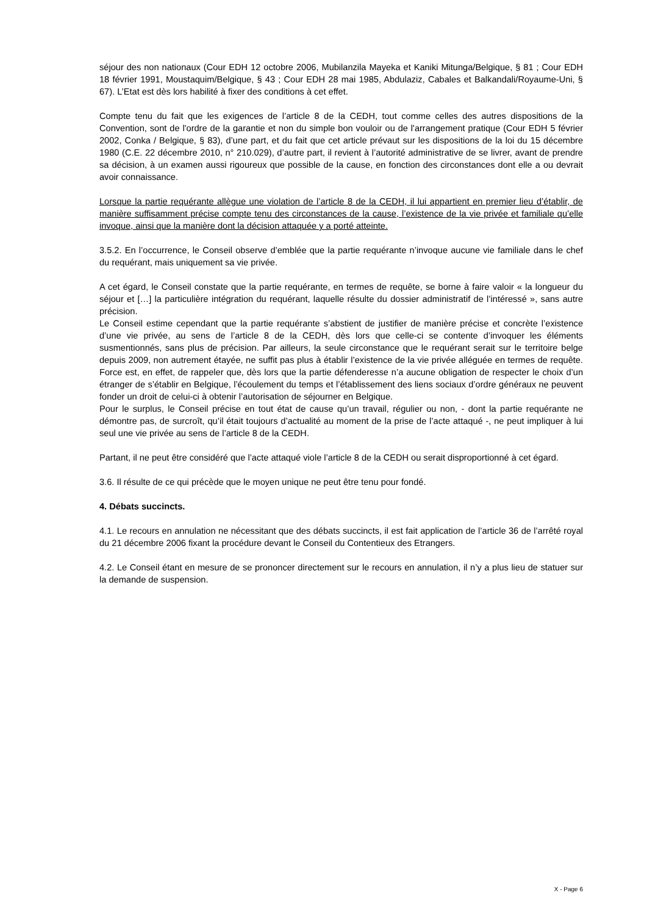séjour des non nationaux (Cour EDH 12 octobre 2006, Mubilanzila Mayeka et Kaniki Mitunga/Belgique, § 81 ; Cour EDH 18 février 1991, Moustaquim/Belgique, § 43 ; Cour EDH 28 mai 1985, Abdulaziz, Cabales et Balkandali/Royaume-Uni, § 67). L’Etat est dès lors habilité à fixer des conditions à cet effet.
Compte tenu du fait que les exigences de l’article 8 de la CEDH, tout comme celles des autres dispositions de la Convention, sont de l'ordre de la garantie et non du simple bon vouloir ou de l'arrangement pratique (Cour EDH 5 février 2002, Conka / Belgique, § 83), d’une part, et du fait que cet article prévaut sur les dispositions de la loi du 15 décembre 1980 (C.E. 22 décembre 2010, n° 210.029), d’autre part, il revient à l’autorité administrative de se livrer, avant de prendre sa décision, à un examen aussi rigoureux que possible de la cause, en fonction des circonstances dont elle a ou devrait avoir connaissance.
Lorsque la partie requérante allègue une violation de l’article 8 de la CEDH, il lui appartient en premier lieu d’établir, de manière suffisamment précise compte tenu des circonstances de la cause, l’existence de la vie privée et familiale qu’elle invoque, ainsi que la manière dont la décision attaquée y a porté atteinte.
3.5.2. En l’occurrence, le Conseil observe d’emblée que la partie requérante n’invoque aucune vie familiale dans le chef du requérant, mais uniquement sa vie privée.
A cet égard, le Conseil constate que la partie requérante, en termes de requête, se borne à faire valoir « la longueur du séjour et […] la particulière intégration du requérant, laquelle résulte du dossier administratif de l’intéressé », sans autre précision.
Le Conseil estime cependant que la partie requérante s’abstient de justifier de manière précise et concrète l’existence d’une vie privée, au sens de l’article 8 de la CEDH, dès lors que celle-ci se contente d’invoquer les éléments susmentionnés, sans plus de précision. Par ailleurs, la seule circonstance que le requérant serait sur le territoire belge depuis 2009, non autrement étayée, ne suffit pas plus à établir l’existence de la vie privée alléguée en termes de requête. Force est, en effet, de rappeler que, dès lors que la partie défenderesse n’a aucune obligation de respecter le choix d’un étranger de s’établir en Belgique, l’écoulement du temps et l’établissement des liens sociaux d’ordre généraux ne peuvent fonder un droit de celui-ci à obtenir l’autorisation de séjourner en Belgique.
Pour le surplus, le Conseil précise en tout état de cause qu’un travail, régulier ou non, - dont la partie requérante ne démontre pas, de surcroît, qu’il était toujours d’actualité au moment de la prise de l’acte attaqué -, ne peut impliquer à lui seul une vie privée au sens de l’article 8 de la CEDH.
Partant, il ne peut être considéré que l’acte attaqué viole l’article 8 de la CEDH ou serait disproportionné à cet égard.
3.6. Il résulte de ce qui précède que le moyen unique ne peut être tenu pour fondé.
4. Débats succincts.
4.1. Le recours en annulation ne nécessitant que des débats succincts, il est fait application de l’article 36 de l’arrêté royal du 21 décembre 2006 fixant la procédure devant le Conseil du Contentieux des Etrangers.
4.2. Le Conseil étant en mesure de se prononcer directement sur le recours en annulation, il n’y a plus lieu de statuer sur la demande de suspension.
X - Page 6